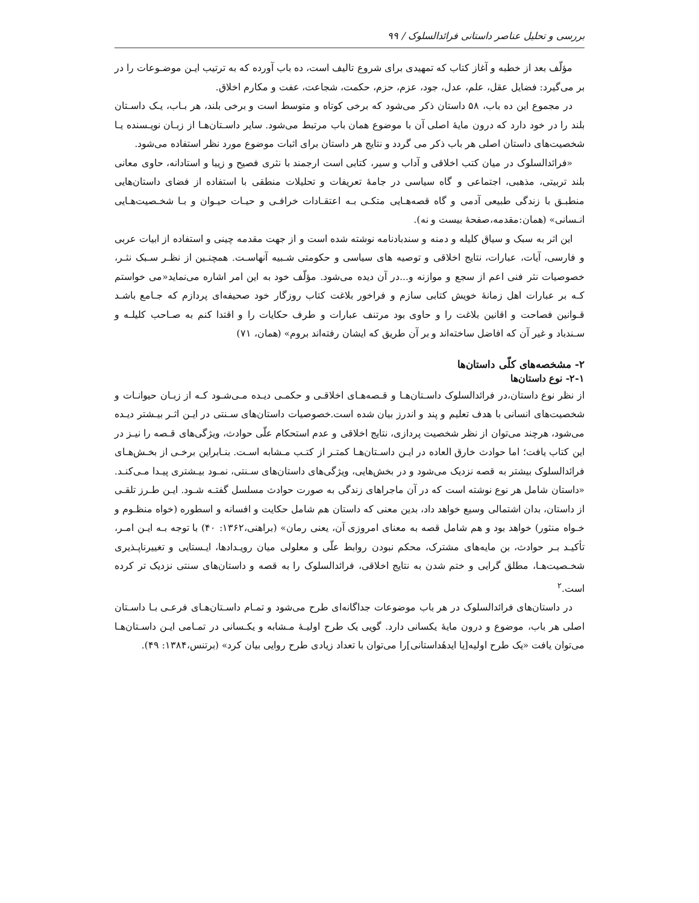بررسی و تحلیل عناصر داستانی فرائدالسلوک / ۹۹
مؤلّف بعد از خطبه و آغاز کتاب که تمهیدی برای شروع تالیف است، ده باب آورده که به ترتیب ایـن موضـوعات را در بر می‌گیرد: فضایل عقل، علم، عدل، جود، عزم، حزم، حکمت، شجاعت، عفت و مکارم اخلاق.
در مجموع این ده باب، ۵۸ داستان ذکر می‌شود که برخی کوتاه و متوسط است و برخی بلند، هر بـاب، یـک داسـتان بلند را در خود دارد که درون مایهٔ اصلی آن با موضوع همان باب مرتبط می‌شود. سایر داسـتان‌هـا از زبـان نویـسنده یـا شخصیت‌های داستان اصلی هر باب ذکر می گردد و نتایج هر داستان برای اثبات موضوع مورد نظر استفاده می‌شود.
«فرائدالسلوک در میان کتب اخلاقی و آداب و سیر، کتابی است ارجمند با نثری فصیح و زیبا و استادانه، حاوی معانی بلند تربیتی، مذهبی، اجتماعی و گاه سیاسی در جامهٔ تعریفات و تحلیلات منطقی با استفاده از فضای داستان‌هایی منطبـق با زندگی طبیعی آدمی و گاه قصه‌هـایی متکـی بـه اعتقـادات خرافـی و حیـات حیـوان و بـا شخـصیت‌هـایی انـسانی» (همان:مقدمه،صفحهٔ بیست و نه).
این اثر به سبک و سیاق کلیله و دمنه و سندبادنامه نوشته شده است و از جهت مقدمه چینی و استفاده از ابیات عربی و فارسی، آیات، عبارات، نتایج اخلاقی و توصیه های سیاسی و حکومتی شـبیه آنهاسـت. همچنـین از نظـر سـبک نثـر، خصوصیات نثر فنی اعم از سجع و موازنه و...در آن دیده می‌شود. مؤلّف خود به این امر اشاره می‌نماید«می خواستم کـه بر عبارات اهل زمانهٔ خویش کتابی سازم و فراخور بلاغت کتاب روزگار خود صحیفه‌ای پردازم که جـامع باشـد قـوانین فصاحت و اقانین بلاغت را و حاوی بود مرتنف عبارات و طرف حکایات را و اقتدا کنم به صـاحب کلیلـه و سـندباد و غیر آن که افاضل ساخته‌اند و بر آن طریق که ایشان رفته‌اند بروم» (همان، ۷۱)
۲- مشخصه‌های کلّی داستان‌ها
۲-۱- نوع داستان‌ها
از نظر نوع داستان،در فرائدالسلوک داسـتان‌هـا و قـصه‌هـای اخلاقـی و حکمـی دیـده مـی‌شـود کـه از زبـان حیوانـات و شخصیت‌های انسانی با هدف تعلیم و پند و اندرز بیان شده است.خصوصیات داستان‌های سـنتی در ایـن اثـر بیـشتر دیـده می‌شود، هرچند می‌توان از نظر شخصیت پردازی، نتایج اخلاقی و عدم استحکام علّی حوادث، ویژگی‌های قـصه را نیـز در این کتاب یافت؛ اما حوادث خارق العاده در ایـن داسـتان‌هـا کمتـر از کتـب مـشابه اسـت. بنـابراین برخـی از بخـش‌هـای فرائدالسلوک بیشتر به قصه نزدیک می‌شود و در بخش‌هایی، ویژگی‌های داستان‌های سـنتی، نمـود بیـشتری پیـدا مـی‌کنـد. «داستان شامل هر نوع نوشته است که در آن ماجراهای زندگی به صورت حوادث مسلسل گفتـه شـود. ایـن طـرز تلقـی از داستان، بدان اشتمالی وسیع خواهد داد، بدین معنی که داستان هم شامل حکایت و افسانه و اسطوره (خواه منظـوم و خـواه منثور) خواهد بود و هم شامل قصه به معنای امروزی آن، یعنی رمان» (براهنی،۱۳۶۲: ۴۰) با توجه بـه ایـن امـر، تأکیـد بـر حوادث، بن مایه‌های مشترک، محکم نبودن روابط علّی و معلولی میان رویـدادها، ایـستایی و تغییرناپـذیری شخـصیت‌هـا، مطلق گرایی و ختم شدن به نتایج اخلاقی، فرائدالسلوک را به قصه و داستان‌های سنتی نزدیک تر کرده است.<sup>۲</sup>
در داستان‌های فرائدالسلوک در هر باب موضوعات جداگانه‌ای طرح می‌شود و تمـام داسـتان‌هـای فرعـی بـا داسـتان اصلی هر باب، موضوع و درون مایهٔ یکسانی دارد. گویی یک طرح اولیـهٔ مـشابه و یکـسانی در تمـامی ایـن داسـتان‌هـا می‌توان یافت «یک طرح اولیه[یا ایدهٔداستانی]را می‌توان با تعداد زیادی طرح روایی بیان کرد» (برتنس،۱۳۸۴: ۴۹).